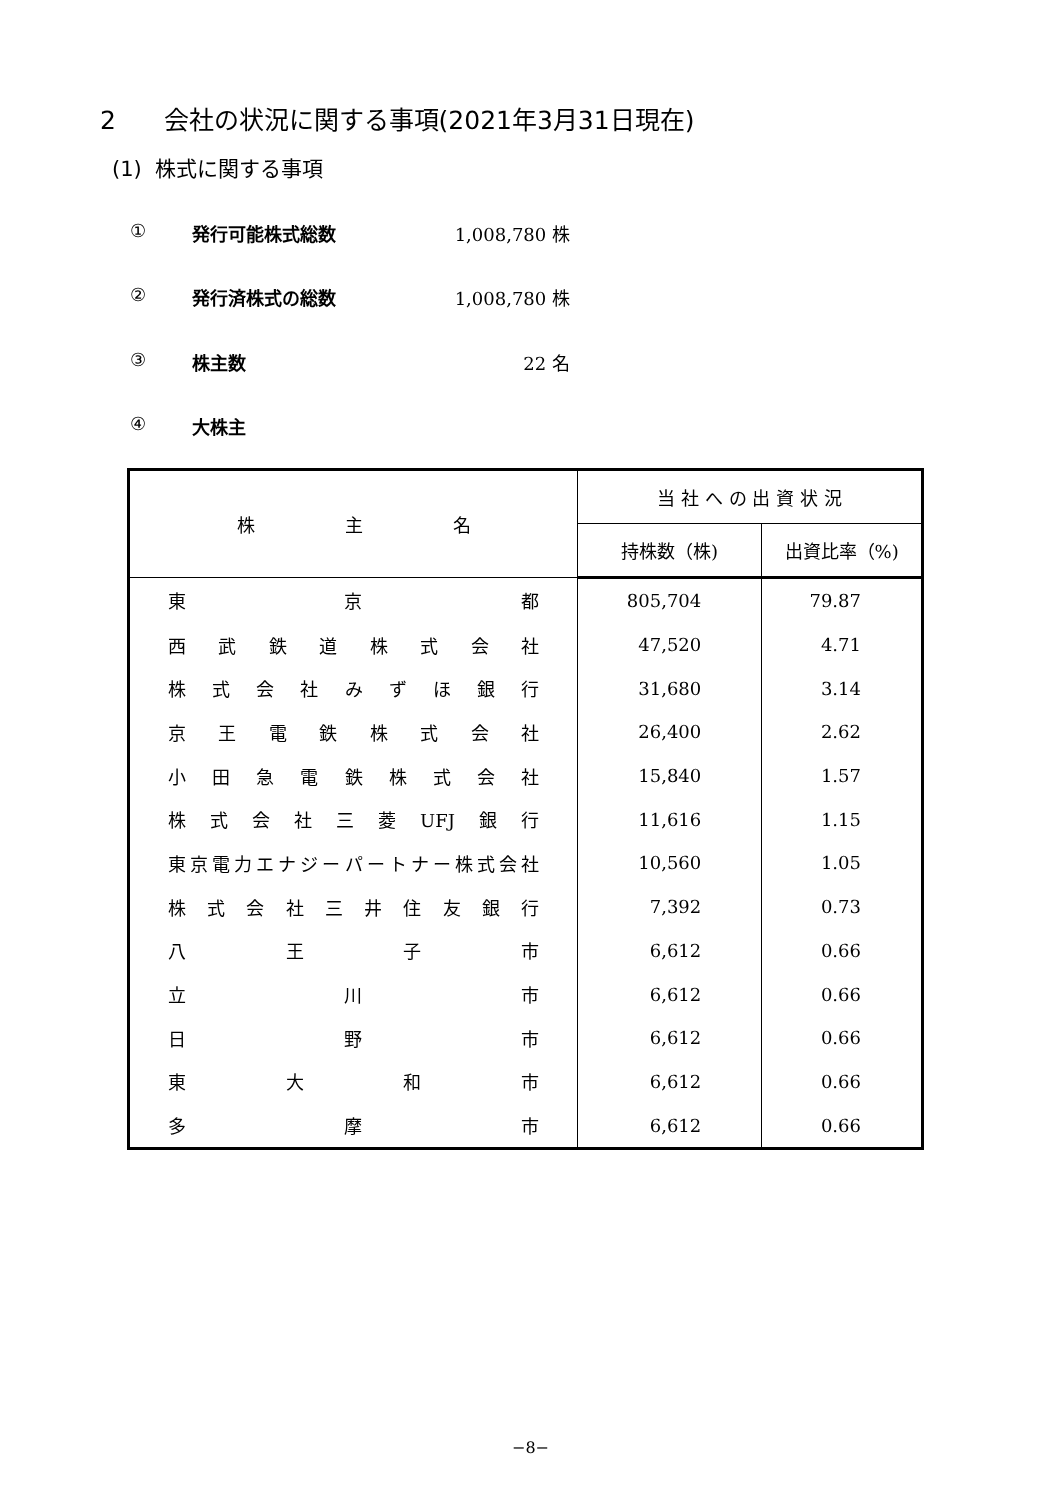2 会社の状況に関する事項(2021年3月31日現在)
(1) 株式に関する事項
① 発行可能株式総数 1,008,780 株
② 発行済株式の総数 1,008,780 株
③ 株主数 22 名
④ 大株主
| 株 主 名 | 当 社 へ の 出 資 状 況 | |
| --- | --- | --- |
| | 持株数（株) | 出資比率（%) |
| 東 京 都 | 805,704 | 79.87 |
| 西武鉄道株式会社 | 47,520 | 4.71 |
| 株式会社みずほ銀行 | 31,680 | 3.14 |
| 京王電鉄株式会社 | 26,400 | 2.62 |
| 小田急電鉄株式会社 | 15,840 | 1.57 |
| 株式会社三菱UFJ銀行 | 11,616 | 1.15 |
| 東京電力エナジーパートナー株式会社 | 10,560 | 1.05 |
| 株式会社三井住友銀行 | 7,392 | 0.73 |
| 八 王 子 市 | 6,612 | 0.66 |
| 立 川 市 | 6,612 | 0.66 |
| 日 野 市 | 6,612 | 0.66 |
| 東 大 和 市 | 6,612 | 0.66 |
| 多 摩 市 | 6,612 | 0.66 |
−8−